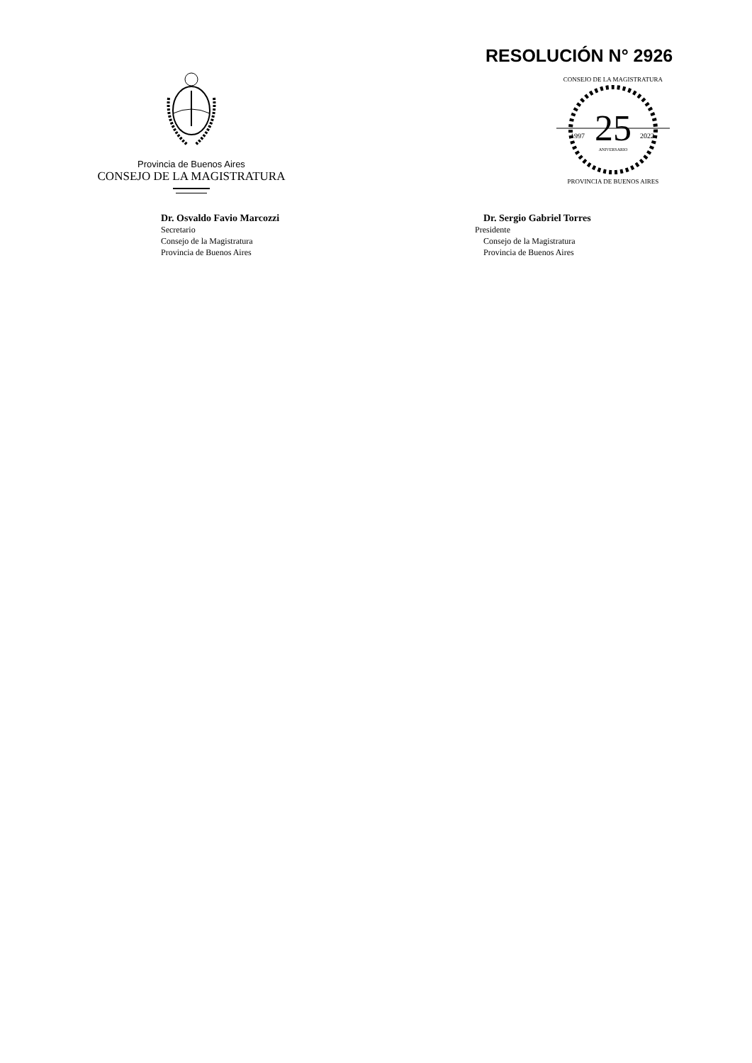RESOLUCIÓN N° 2926
Provincia de Buenos Aires
CONSEJO DE LA MAGISTRATURA
25
1997
2022
ANIVERSARIO
CONSEJO DE LA MAGISTRATURA
PROVINCIA DE BUENOS AIRES
Dr. Osvaldo Favio Marcozzi
Secretario
Consejo de la Magistratura
Provincia de Buenos Aires
Dr. Sergio Gabriel Torres
Presidente
Consejo de la Magistratura
Provincia de Buenos Aires